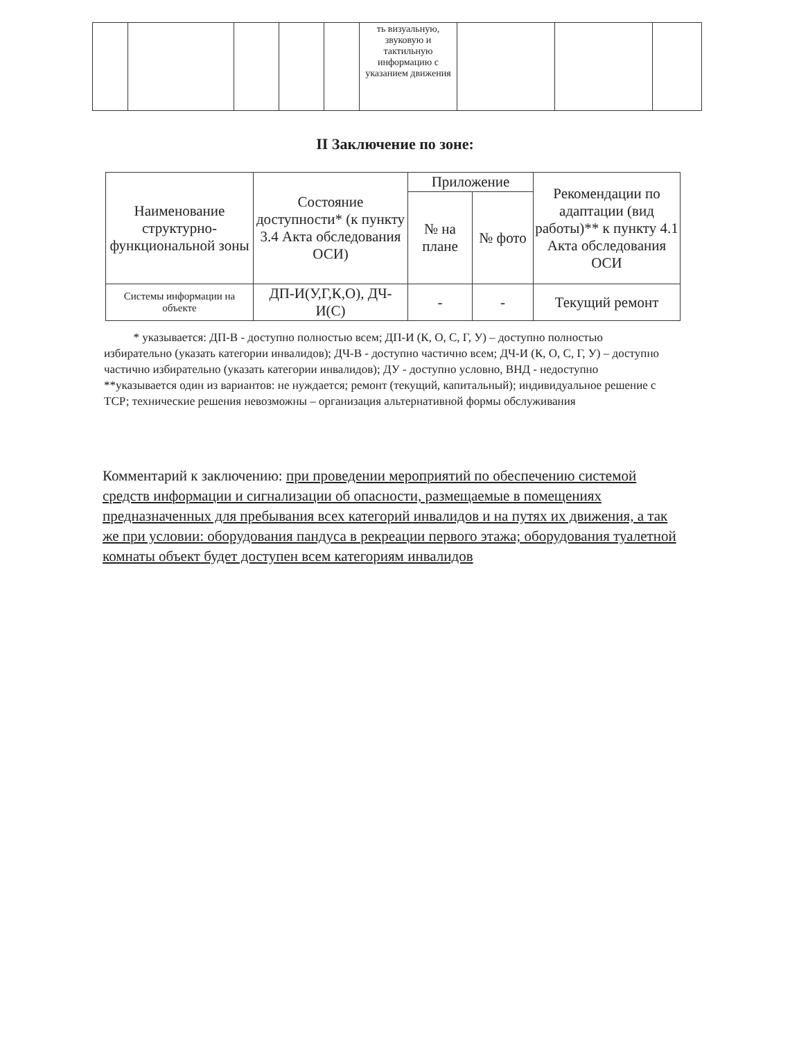| | | | | | ть визуальную, звуковую и тактильную информацию с указанием движения | | | |
II Заключение по зоне:
| Наименование структурно-функциональной зоны | Состояние доступности* (к пункту 3.4 Акта обследования ОСИ) | Приложение | | Рекомендации по адаптации (вид работы)** к пункту 4.1 Акта обследования ОСИ |
| --- | --- | --- | --- | --- |
| | | № на плане | № фото | |
| Системы информации на объекте | ДП-И(У,Г,К,О), ДЧ-И(С) | - | - | Текущий ремонт |
* указывается: ДП-В - доступно полностью всем; ДП-И (К, О, С, Г, У) – доступно полностью избирательно (указать категории инвалидов); ДЧ-В - доступно частично всем; ДЧ-И (К, О, С, Г, У) – доступно частично избирательно (указать категории инвалидов); ДУ - доступно условно, ВНД - недоступно
**указывается один из вариантов: не нуждается; ремонт (текущий, капитальный); индивидуальное решение с ТСР; технические решения невозможны – организация альтернативной формы обслуживания
Комментарий к заключению: при проведении мероприятий по обеспечению системой средств информации и сигнализации об опасности, размещаемые в помещениях предназначенных для пребывания всех категорий инвалидов и на путях их движения, а так же при условии: оборудования пандуса в рекреации первого этажа; оборудования туалетной комнаты объект будет доступен всем категориям инвалидов